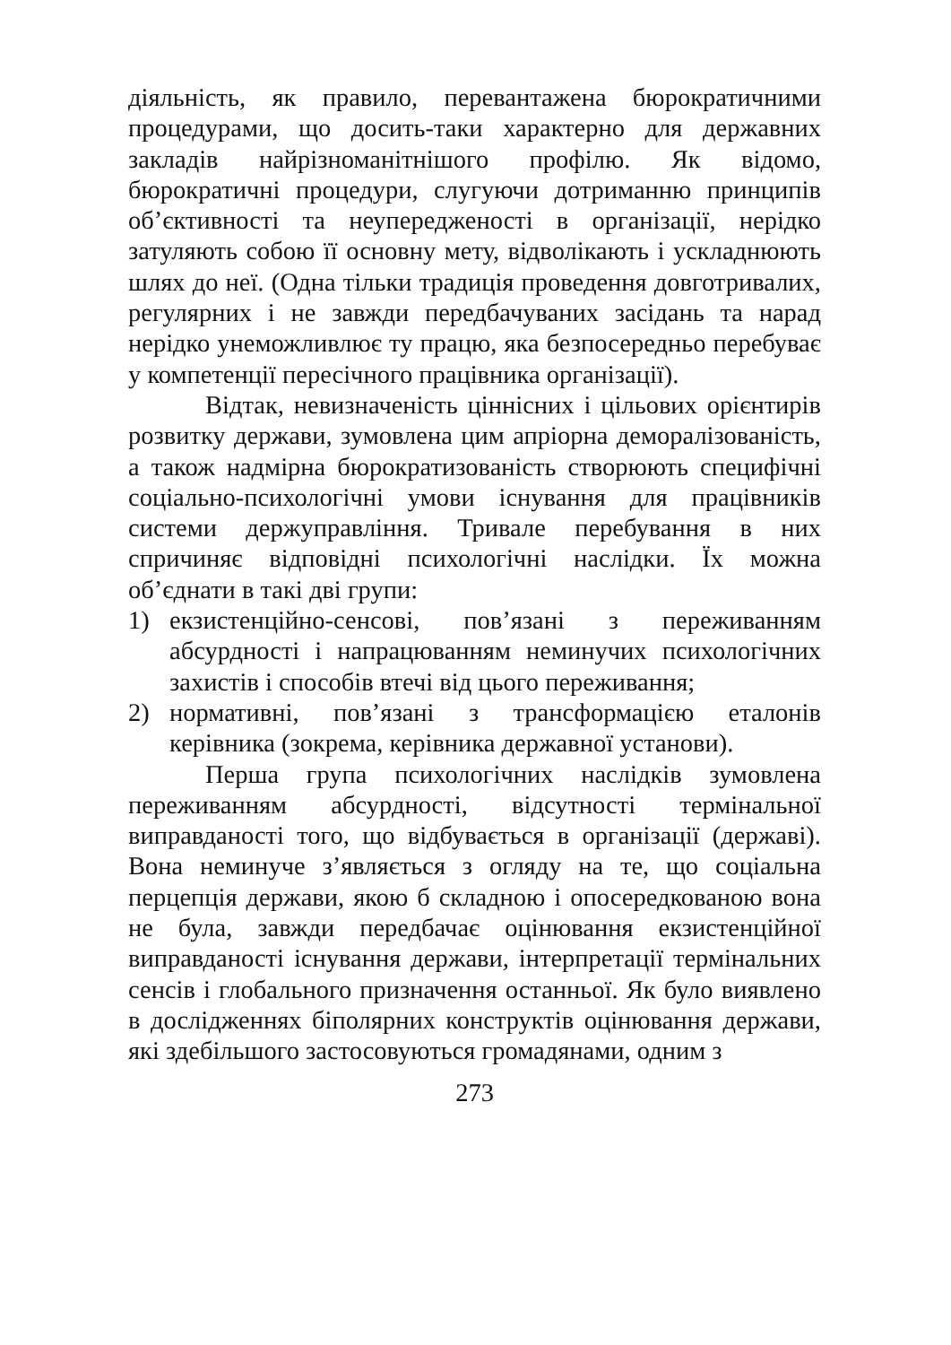діяльність, як правило, перевантажена бюрократичними процедурами, що досить-таки характерно для державних закладів найрізноманітнішого профілю. Як відомо, бюрократичні процедури, слугуючи дотриманню принципів об’єктивності та неупередженості в організації, нерідко затуляють собою її основну мету, відволікають і ускладнюють шлях до неї. (Одна тільки традиція проведення довготривалих, регулярних і не завжди передбачуваних засідань та нарад нерідко унеможливлює ту працю, яка безпосередньо перебуває у компетенції пересічного працівника організації).
Відтак, невизначеність ціннісних і цільових орієнтирів розвитку держави, зумовлена цим апріорна деморалізованість, а також надмірна бюрократизованість створюють специфічні соціально-психологічні умови існування для працівників системи держуправління. Тривале перебування в них спричиняє відповідні психологічні наслідки. Їх можна об’єднати в такі дві групи:
1) екзистенційно-сенсові, пов’язані з переживанням абсурдності і напрацюванням неминучих психологічних захистів і способів втечі від цього переживання;
2) нормативні, пов’язані з трансформацією еталонів керівника (зокрема, керівника державної установи).
Перша група психологічних наслідків зумовлена переживанням абсурдності, відсутності термінальної виправданості того, що відбувається в організації (державі). Вона неминуче з’являється з огляду на те, що соціальна перцепція держави, якою б складною і опосередкованою вона не була, завжди передбачає оцінювання екзистенційної виправданості існування держави, інтерпретації термінальних сенсів і глобального призначення останньої. Як було виявлено в дослідженнях біполярних конструктів оцінювання держави, які здебільшого застосовуються громадянами, одним з
273